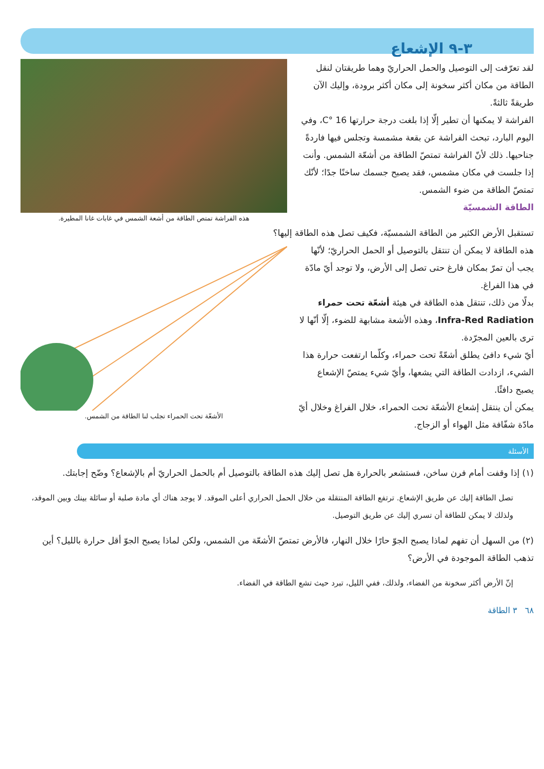٣-٩ الإشعاع
لقد تعرّفت إلى التوصيل والحمل الحراريّ وهما طريقتان لنقل الطاقة من مكان أكثر سخونة إلى مكان أكثر برودة، وإليك الآن طريقةً ثالثةً.
الفراشة لا يمكنها أن تطير إلّا إذا بلغت درجة حرارتها 16 °C، وفي اليوم البارد، تبحث الفراشة عن بقعة مشمسة وتجلس فيها فاردةً جناحيها. ذلك لأنّ الفراشة تمتصّ الطاقة من أشعّة الشمس. وأنت إذا جلست في مكان مشمس، فقد يصبح جسمك ساخنًا جدًا؛ لأنّك تمتصّ الطاقة من ضوء الشمس.
الطاقة الشمسيّة
هذه الفراشة تمتص الطاقة من أشعة الشمس في غابات غانا المطيرة.
تستقبل الأرض الكثير من الطاقة الشمسيّة، فكيف تصل هذه الطاقة إليها؟
هذه الطاقة لا يمكن أن تنتقل بالتوصيل أو الحمل الحراريّ؛ لأنّها يجب أن تمرّ بمكان فارغ حتى تصل إلى الأرض، ولا توجد أيّ مادّة في هذا الفراغ.
بدلًا من ذلك، تنتقل هذه الطاقة في هيئة أشعّة تحت حمراء Infra-Red Radiation، وهذه الأشعة مشابهة للضوء، إلّا أنّها لا ترى بالعين المجرّدة.
أيّ شيء دافئ يطلق أشعّةً تحت حمراء، وكلّما ارتفعت حرارة هذا الشيء، ازدادت الطاقة التي يشعها، وأيّ شيء يمتصّ الإشعاع يصبح دافئًا.
يمكن أن ينتقل إشعاع الأشعّة تحت الحمراء، خلال الفراغ وخلال أيّ مادّة شفّافة مثل الهواء أو الزجاج.
الأشعّة تحت الحمراء تجلب لنا الطاقة من الشمس.
الأسئلة
(١) إذا وقفت أمام فرن ساخن، فستشعر بالحرارة هل تصل إليك هذه الطاقة بالتوصيل أم بالحمل الحراريّ أم بالإشعاع؟ وضّح إجابتك.
تصل الطاقة إليك عن طريق الإشعاع. ترتفع الطاقة المنتقلة من خلال الحمل الحراري أعلى الموقد. لا يوجد هناك أي مادة صلبة أو سائلة بينك وبين الموقد، ولذلك لا يمكن للطاقة أن تسري إليك عن طريق التوصيل.
(٢) من السهل أن تفهم لماذا يصبح الجوّ حارًا خلال النهار، فالأرض تمتصّ الأشعّة من الشمس، ولكن لماذا يصبح الجوّ أقل حرارة بالليل؟ أين تذهب الطاقة الموجودة في الأرض؟
إنّ الأرض أكثر سخونة من الفضاء، ولذلك، ففي الليل، تبرد حيث تشع الطاقة في الفضاء.
٦٨ ٣ الطاقة